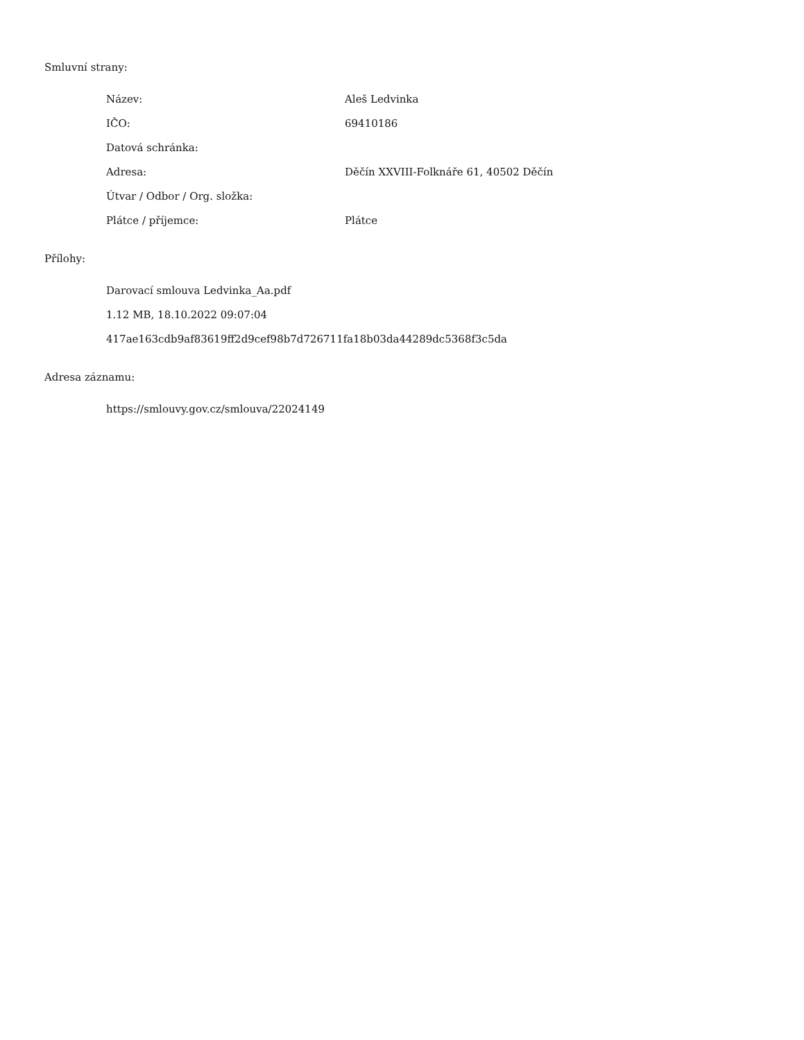Smluvní strany:
| Název: | Aleš Ledvinka |
| IČO: | 69410186 |
| Datová schránka: | |
| Adresa: | Děčín XXVIII-Folknáře 61, 40502 Děčín |
| Útvar / Odbor / Org. složka: | |
| Plátce / příjemce: | Plátce |
Přílohy:
Darovací smlouva Ledvinka_Aa.pdf
1.12 MB, 18.10.2022 09:07:04
417ae163cdb9af83619ff2d9cef98b7d726711fa18b03da44289dc5368f3c5da
Adresa záznamu:
https://smlouvy.gov.cz/smlouva/22024149